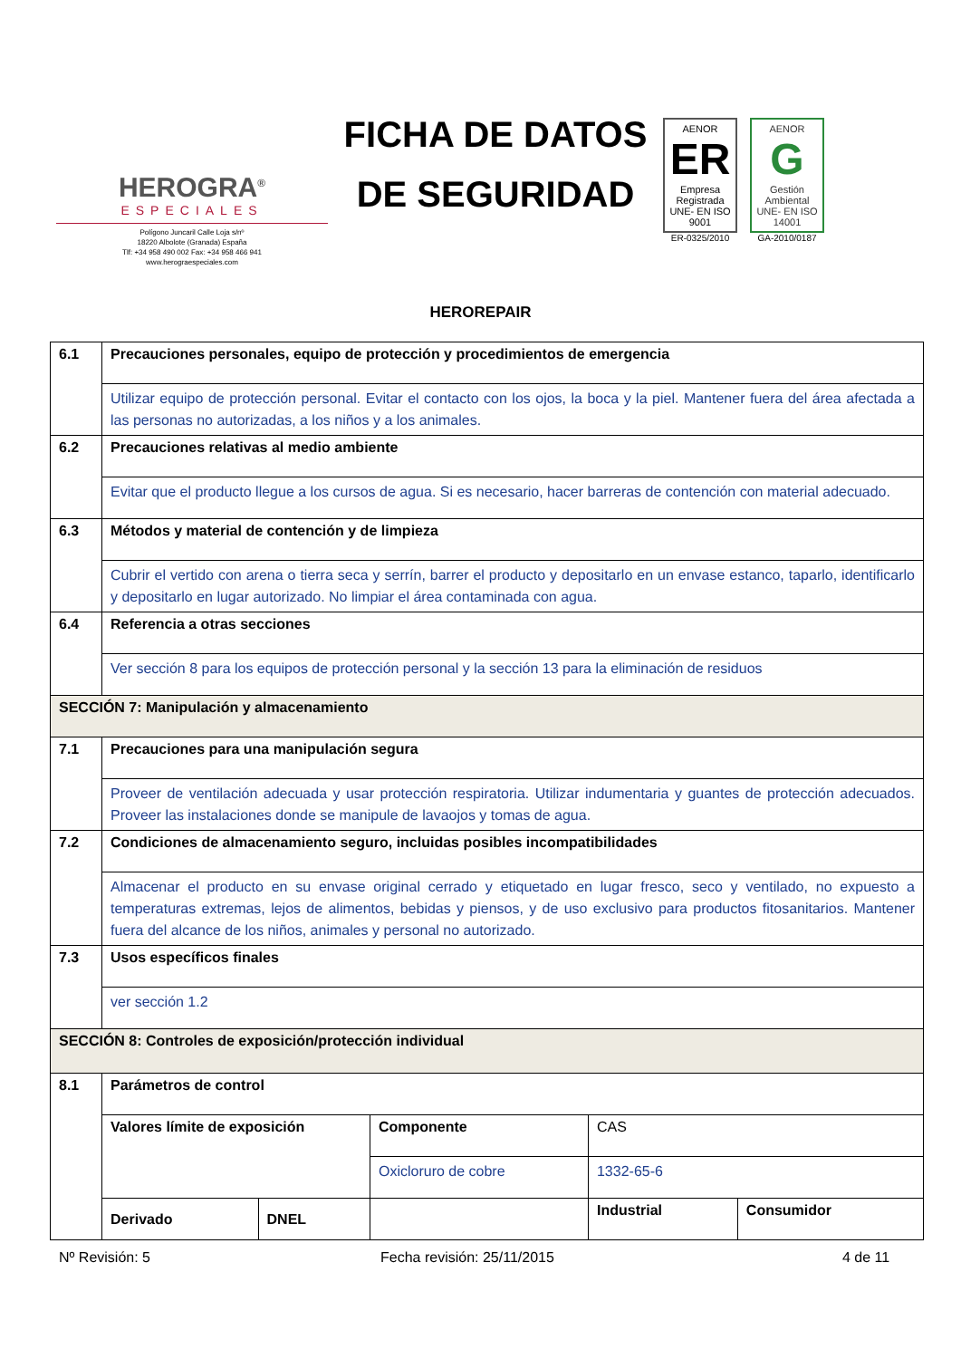HEROGRA<sup>®</sup>
ESPECIALES
Polígono Juncaril Calle Loja s/nº
18220 Albolote (Granada) España
Tlf: +34 958 490 002 Fax: +34 958 466 941
www.herograespeciales.com
FICHA DE DATOS
DE SEGURIDAD
AENOR
ER
Empresa Registrada
UNE- EN ISO 9001
ER-0325/2010
AENOR
G
Gestión Ambiental
UNE- EN ISO 14001
GA-2010/0187
HEROREPAIR
| 6.1 | Precauciones personales, equipo de protección y procedimientos de emergencia | | | | |
| | Utilizar equipo de protección personal. Evitar el contacto con los ojos, la boca y la piel. Mantener fuera del área afectada a las personas no autorizadas, a los niños y a los animales. | | | | |
| 6.2 | Precauciones relativas al medio ambiente | | | | |
| | Evitar que el producto llegue a los cursos de agua. Si es necesario, hacer barreras de contención con material adecuado. | | | | |
| 6.3 | Métodos y material de contención y de limpieza | | | | |
| | Cubrir el vertido con arena o tierra seca y serrín, barrer el producto y depositarlo en un envase estanco, taparlo, identificarlo y depositarlo en lugar autorizado. No limpiar el área contaminada con agua. | | | | |
| 6.4 | Referencia a otras secciones | | | | |
| | Ver sección 8 para los equipos de protección personal y la sección 13 para la eliminación de residuos | | | | |
| SECCIÓN 7: Manipulación y almacenamiento | | | | | |
| 7.1 | Precauciones para una manipulación segura | | | | |
| | Proveer de ventilación adecuada y usar protección respiratoria. Utilizar indumentaria y guantes de protección adecuados. Proveer las instalaciones donde se manipule de lavaojos y tomas de agua. | | | | |
| 7.2 | Condiciones de almacenamiento seguro, incluidas posibles incompatibilidades | | | | |
| | Almacenar el producto en su envase original cerrado y etiquetado en lugar fresco, seco y ventilado, no expuesto a temperaturas extremas, lejos de alimentos, bebidas y piensos, y de uso exclusivo para productos fitosanitarios. Mantener fuera del alcance de los niños, animales y personal no autorizado. | | | | |
| 7.3 | Usos específicos finales | | | | |
| | ver sección 1.2 | | | | |
| SECCIÓN 8: Controles de exposición/protección individual | | | | | |
| 8.1 | Parámetros de control | | | | |
| | Valores límite de exposición | | Componente | CAS | |
| | | | Oxicloruro de cobre | 1332-65-6 | |
| | Derivado | DNEL | | Industrial | Consumidor |
Nº Revisión: 5 Fecha revisión: 25/11/2015 4 de 11